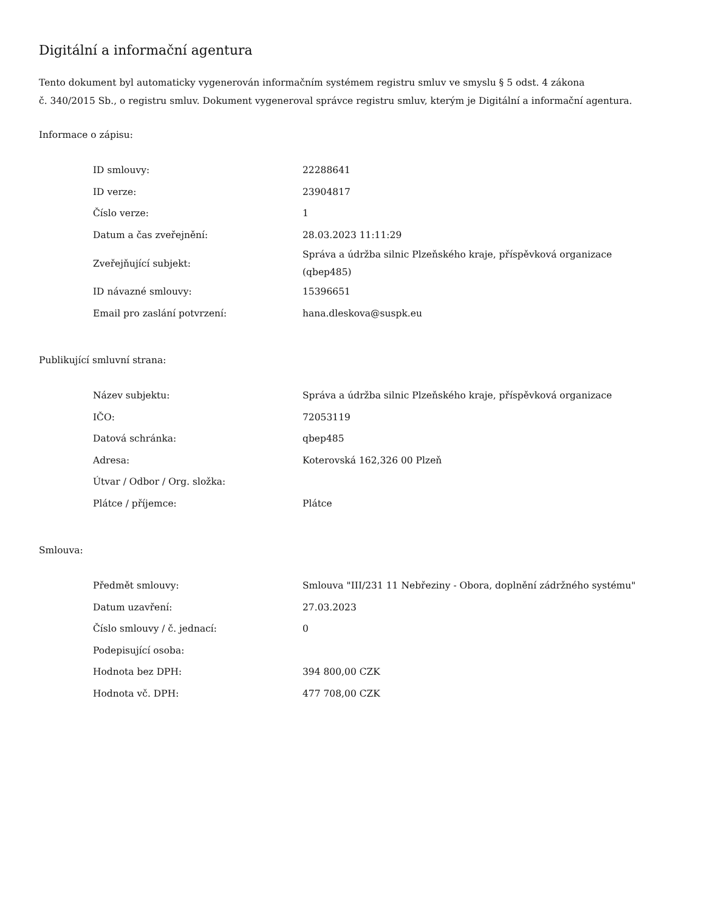Digitální a informační agentura
Tento dokument byl automaticky vygenerován informačním systémem registru smluv ve smyslu § 5 odst. 4 zákona
č. 340/2015 Sb., o registru smluv. Dokument vygeneroval správce registru smluv, kterým je Digitální a informační agentura.
Informace o zápisu:
| ID smlouvy: | 22288641 |
| ID verze: | 23904817 |
| Číslo verze: | 1 |
| Datum a čas zveřejnění: | 28.03.2023 11:11:29 |
| Zveřejňující subjekt: | Správa a údržba silnic Plzeňského kraje, příspěvková organizace (qbep485) |
| ID návazné smlouvy: | 15396651 |
| Email pro zaslání potvrzení: | hana.dleskova@suspk.eu |
Publikující smluvní strana:
| Název subjektu: | Správa a údržba silnic Plzeňského kraje, příspěvková organizace |
| IČO: | 72053119 |
| Datová schránka: | qbep485 |
| Adresa: | Koterovská 162,326 00 Plzeň |
| Útvar / Odbor / Org. složka: | |
| Plátce / příjemce: | Plátce |
Smlouva:
| Předmět smlouvy: | Smlouva "III/231 11 Nebřeziny - Obora, doplnění zádržného systému" |
| Datum uzavření: | 27.03.2023 |
| Číslo smlouvy / č. jednací: | 0 |
| Podepisující osoba: | |
| Hodnota bez DPH: | 394 800,00 CZK |
| Hodnota vč. DPH: | 477 708,00 CZK |